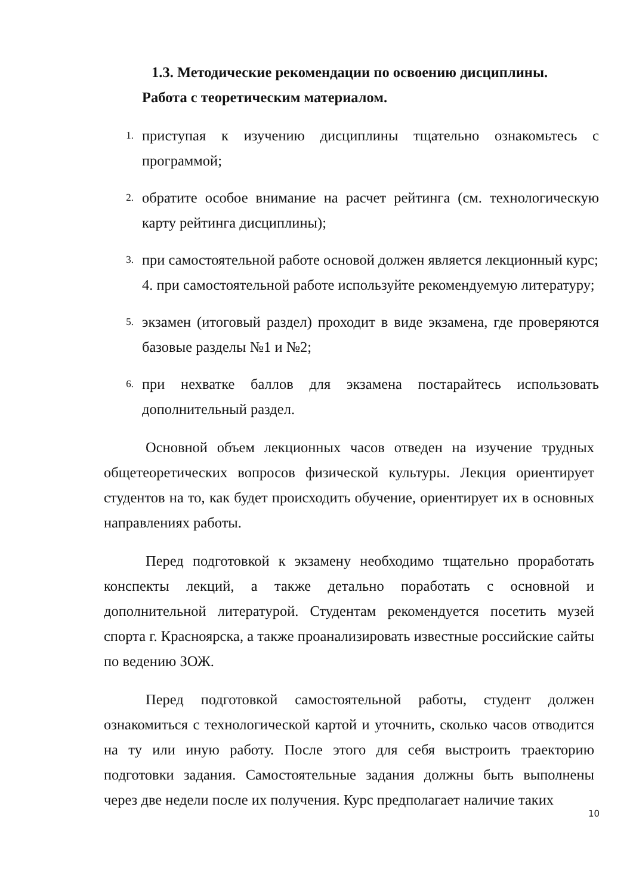1.3. Методические рекомендации по освоению дисциплины.
Работа с теоретическим материалом.
1. приступая к изучению дисциплины тщательно ознакомьтесь с программой;
2. обратите особое внимание на расчет рейтинга (см. технологическую карту рейтинга дисциплины);
3. при самостоятельной работе основой должен является лекционный курс;
4. при самостоятельной работе используйте рекомендуемую литературу;
5. экзамен (итоговый раздел) проходит в виде экзамена, где проверяются базовые разделы №1 и №2;
6. при нехватке баллов для экзамена постарайтесь использовать дополнительный раздел.
Основной объем лекционных часов отведен на изучение трудных общетеоретических вопросов физической культуры. Лекция ориентирует студентов на то, как будет происходить обучение, ориентирует их в основных направлениях работы.
Перед подготовкой к экзамену необходимо тщательно проработать конспекты лекций, а также детально поработать с основной и дополнительной литературой. Студентам рекомендуется посетить музей спорта г. Красноярска, а также проанализировать известные российские сайты по ведению ЗОЖ.
Перед подготовкой самостоятельной работы, студент должен ознакомиться с технологической картой и уточнить, сколько часов отводится на ту или иную работу. После этого для себя выстроить траекторию подготовки задания. Самостоятельные задания должны быть выполнены через две недели после их получения. Курс предполагает наличие таких
10